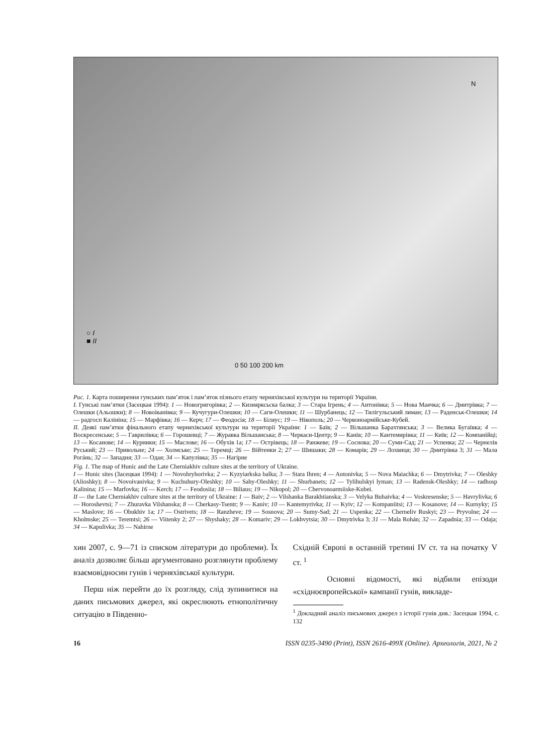N
○ I
■ II
0 50 100 200 km
Рис. 1. Карта поширення гунських пам’яток і пам’яток пізнього етапу черняхівської культури на території України.
I. Гунські пам’ятки (Засецкая 1994): 1 — Новогригорівка; 2 — Кизиярксьска балка; 3 — Стара Ігрень; 4 — Антонівка; 5 — Нова Маячка; 6 — Дмитрівка; 7 — Олешки (Альошки); 8 — Новоіванівка; 9 — Кучугури-Олешки; 10 — Саги-Олешки; 11 — Шурбанець; 12 — Тилігульський лиман; 13 — Раденськ-Олешки; 14 — радгосп Калініна; 15 — Марфівка; 16 — Керч; 17 — Феодосія; 18 — Біляус; 19 — Нікополь; 20 — Червоноармійське-Кубей.
II. Деякі пам’ятки фінального етапу черняхівської культури на території України: 1 — Баїв; 2 — Вільшанка Барахтянська; 3 — Велика Бугаївка; 4 — Воскресенське; 5 — Гаврилівка; 6 — Горошевці; 7 — Журавка Вільшанська; 8 — Черкаси-Центр; 9 — Канів; 10 — Кантемирівка; 11 — Київ; 12 — Компанійці; 13 — Косанове; 14 — Курники; 15 — Маслове; 16 — Обухів 1а; 17 — Острівець; 18 — Ранжеве; 19 — Соснова; 20 — Суми-Сад; 21 — Успенка; 22 — Чернелів Руський; 23 — Привольне; 24 — Холмське; 25 — Теремці; 26 — Війтенки 2; 27 — Шишаки; 28 — Комарів; 29 — Лохвиця; 30 — Дмитрівка 3; 31 — Мала Рогáнь; 32 — Западня; 33 — Одая; 34 — Капулівка; 35 — Нагірне
Fig. 1. The map of Hunic and the Late Cherniakhiv culture sites at the territory of Ukraine.
I — Hunic sites (Засецкая 1994): 1 — Novohryhorivka; 2 — Kyzyiarkska balka; 3 — Stara Ihren; 4 — Antonivka; 5 — Nova Maiachka; 6 — Dmytrivka; 7 — Oleshky (Alioshky); 8 — Novoivanivka; 9 — Kuchuhury-Oleshky; 10 — Sahy-Oleshky; 11 — Shurbanets; 12 — Tylihulskyi lyman; 13 — Radensk-Oleshky; 14 — radhosp Kalinina; 15 — Marfovka; 16 — Kerch; 17 — Feodosiia; 18 — Biliaus; 19 — Nikopol; 20 — Chervonoarmiiske-Kubei.
II — the Late Cherniakhiv culture sites at the territory of Ukraine: 1 — Baiv; 2 — Vilshanka Barakhtianska; 3 — Velyka Buhaivka; 4 — Voskresenske; 5 — Havrylivka; 6 — Horoshevtsi; 7 — Zhuravka Vilshanska; 8 — Cherkasy-Tsentr; 9 — Kaniv; 10 — Kantemyrivka; 11 — Kyiv; 12 — Kompaniitsi; 13 — Kosanove; 14 — Kurnyky; 15 — Maslove; 16 — Obukhiv 1a; 17 — Ostrivets; 18 — Ranzheve; 19 — Sosnova; 20 — Sumy-Sad; 21 — Uspenka; 22 — Cherneliv Ruskyi; 23 — Pryvolne; 24 — Kholmske; 25 — Teremtsi; 26 — Viitenky 2; 27 — Shyshaky; 28 — Komariv; 29 — Lokhvytsia; 30 — Dmytrivka 3; 31 — Mala Rohán; 32 — Zapadnia; 33 — Odaja; 34 — Kapulivka; 35 — Nahirne
хин 2007, с. 9—71 із списком літератури до проблеми). Їх аналіз дозволяє більш аргументовано розглянути проблему взаємовідносин гунів і черняхівської культури.
Перш ніж перейти до їх розгляду, слід зупинитися на даних письмових джерел, які окреслюють етнополітичну ситуацію в Південно-
Східній Європі в останній третині IV ст. та на початку V ст. <sup>1</sup>
Основні відомості, які відбили епізоди «східноєвропейської» кампанії гунів, викладе-
<sup>1</sup> Докладний аналіз письмових джерел з історії гунів див.: Засецкая 1994, с. 132
16 ISSN 0235-3490 (Print), ISSN 2616-499X (Online). Археологія, 2021, № 2